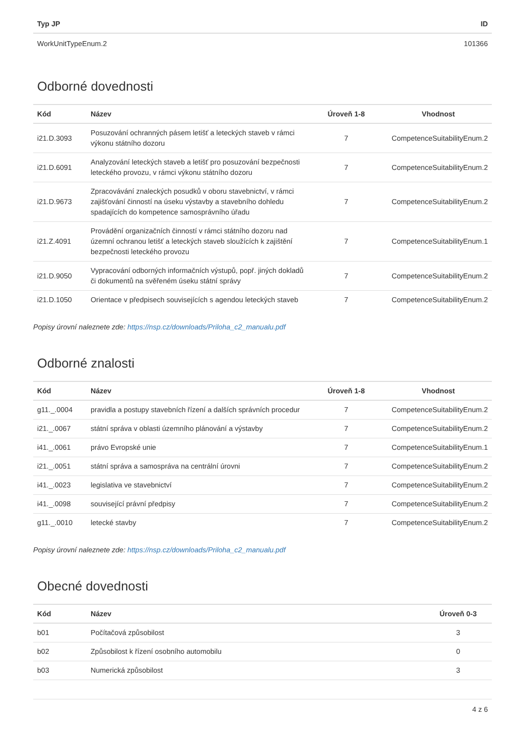| Typ JP | ID |
| --- | --- |
| WorkUnitTypeEnum.2 | 101366 |
Odborné dovednosti
| Kód | Název | Úroveň 1-8 | Vhodnost |
| --- | --- | --- | --- |
| i21.D.3093 | Posuzování ochranných pásem letišť a leteckých staveb v rámci výkonu státního dozoru | 7 | CompetenceSuitabilityEnum.2 |
| i21.D.6091 | Analyzování leteckých staveb a letišť pro posuzování bezpečnosti leteckého provozu, v rámci výkonu státního dozoru | 7 | CompetenceSuitabilityEnum.2 |
| i21.D.9673 | Zpracovávání znaleckých posudků v oboru stavebnictví, v rámci zajišťování činností na úseku výstavby a stavebního dohledu spadajících do kompetence samosprávního úřadu | 7 | CompetenceSuitabilityEnum.2 |
| i21.Z.4091 | Provádění organizačních činností v rámci státního dozoru nad územní ochranou letišť a leteckých staveb sloužících k zajištění bezpečnosti leteckého provozu | 7 | CompetenceSuitabilityEnum.1 |
| i21.D.9050 | Vypracování odborných informačních výstupů, popř. jiných dokladů či dokumentů na svěřeném úseku státní správy | 7 | CompetenceSuitabilityEnum.2 |
| i21.D.1050 | Orientace v předpisech souvisejících s agendou leteckých staveb | 7 | CompetenceSuitabilityEnum.2 |
Popisy úrovní naleznete zde: https://nsp.cz/downloads/Priloha_c2_manualu.pdf
Odborné znalosti
| Kód | Název | Úroveň 1-8 | Vhodnost |
| --- | --- | --- | --- |
| g11._.0004 | pravidla a postupy stavebních řízení a dalších správních procedur | 7 | CompetenceSuitabilityEnum.2 |
| i21._.0067 | státní správa v oblasti územního plánování a výstavby | 7 | CompetenceSuitabilityEnum.2 |
| i41._.0061 | právo Evropské unie | 7 | CompetenceSuitabilityEnum.1 |
| i21._.0051 | státní správa a samospráva na centrální úrovni | 7 | CompetenceSuitabilityEnum.2 |
| i41._.0023 | legislativa ve stavebnictví | 7 | CompetenceSuitabilityEnum.2 |
| i41._.0098 | související právní předpisy | 7 | CompetenceSuitabilityEnum.2 |
| g11._.0010 | letecké stavby | 7 | CompetenceSuitabilityEnum.2 |
Popisy úrovní naleznete zde: https://nsp.cz/downloads/Priloha_c2_manualu.pdf
Obecné dovednosti
| Kód | Název | Úroveň 0-3 |
| --- | --- | --- |
| b01 | Počítačová způsobilost | 3 |
| b02 | Způsobilost k řízení osobního automobilu | 0 |
| b03 | Numerická způsobilost | 3 |
4 z 6